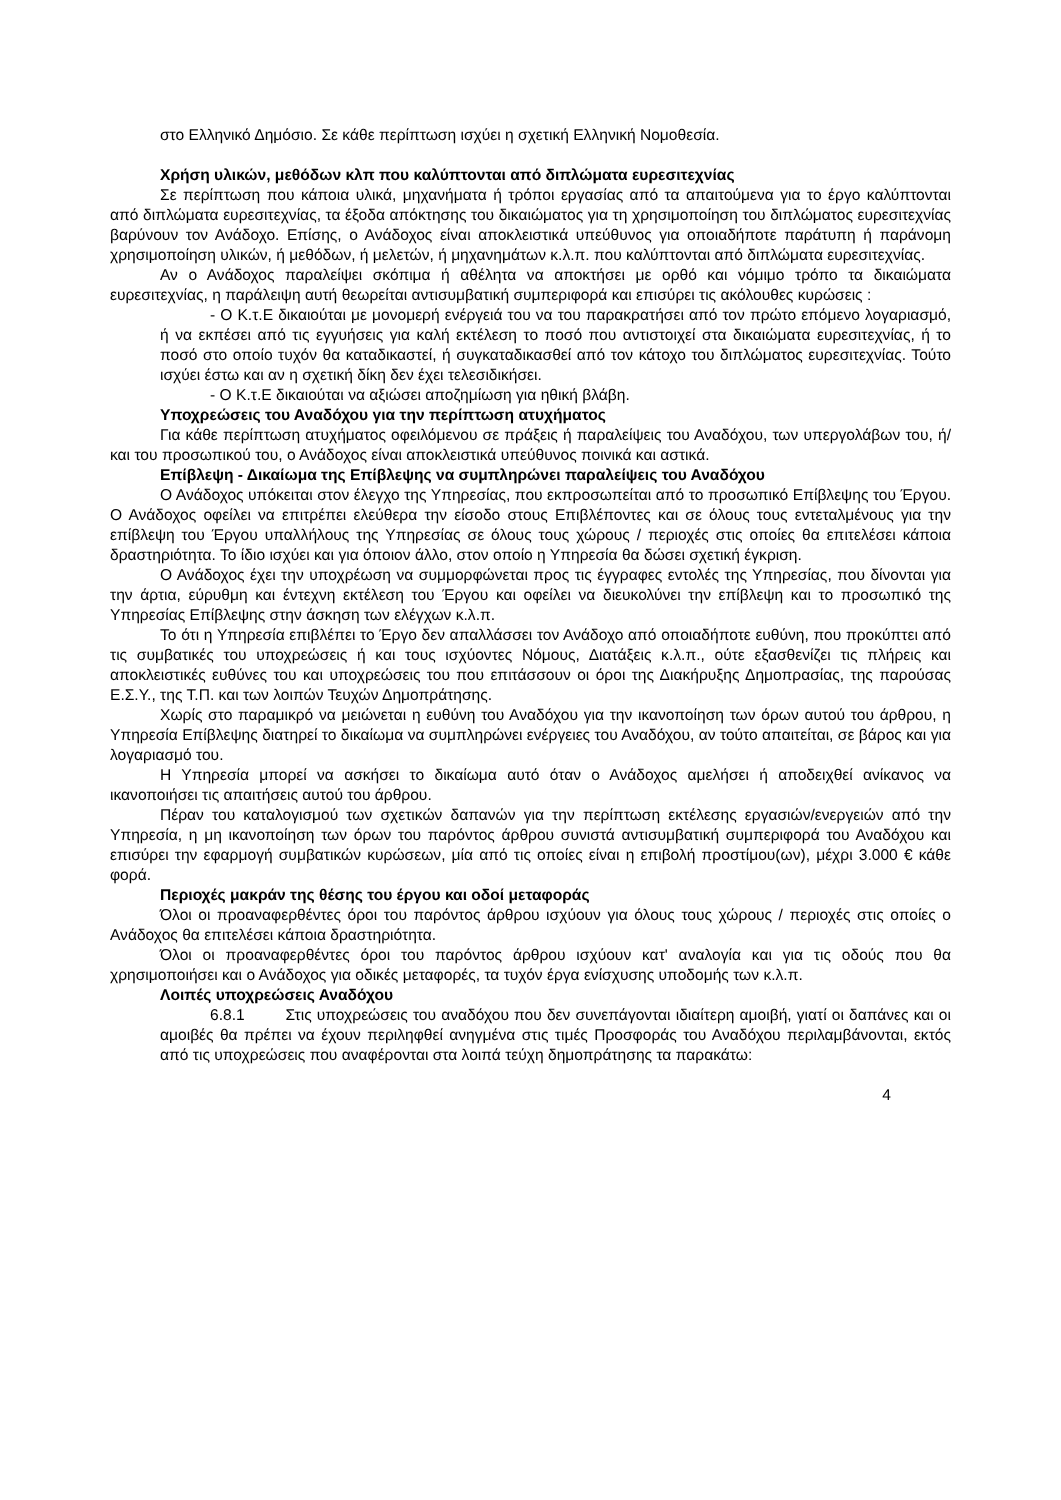στο Ελληνικό Δημόσιο. Σε κάθε περίπτωση ισχύει η σχετική Ελληνική Νομοθεσία.
Χρήση υλικών, μεθόδων κλπ που καλύπτονται από διπλώματα ευρεσιτεχνίας
Σε περίπτωση που κάποια υλικά, μηχανήματα ή τρόποι εργασίας από τα απαιτούμενα για το έργο καλύπτονται από διπλώματα ευρεσιτεχνίας, τα έξοδα απόκτησης του δικαιώματος για τη χρησιμοποίηση του διπλώματος ευρεσιτεχνίας βαρύνουν τον Ανάδοχο. Επίσης, ο Ανάδοχος είναι αποκλειστικά υπεύθυνος για οποιαδήποτε παράτυπη ή παράνομη χρησιμοποίηση υλικών, ή μεθόδων, ή μελετών, ή μηχανημάτων κ.λ.π. που καλύπτονται από διπλώματα ευρεσιτεχνίας.
Αν ο Ανάδοχος παραλείψει σκόπιμα ή αθέλητα να αποκτήσει με ορθό και νόμιμο τρόπο τα δικαιώματα ευρεσιτεχνίας, η παράλειψη αυτή θεωρείται αντισυμβατική συμπεριφορά και επισύρει τις ακόλουθες κυρώσεις :
- Ο Κ.τ.Ε δικαιούται με μονομερή ενέργειά του να του παρακρατήσει από τον πρώτο επόμενο λογαριασμό, ή να εκπέσει από τις εγγυήσεις για καλή εκτέλεση το ποσό που αντιστοιχεί στα δικαιώματα ευρεσιτεχνίας, ή το ποσό στο οποίο τυχόν θα καταδικαστεί, ή συγκαταδικασθεί από τον κάτοχο του διπλώματος ευρεσιτεχνίας. Τούτο ισχύει έστω και αν η σχετική δίκη δεν έχει τελεσιδικήσει.
- Ο Κ.τ.Ε δικαιούται να αξιώσει αποζημίωση για ηθική βλάβη.
Υποχρεώσεις του Αναδόχου για την περίπτωση ατυχήματος
Για κάθε περίπτωση ατυχήματος οφειλόμενου σε πράξεις ή παραλείψεις του Αναδόχου, των υπεργολάβων του, ή/και του προσωπικού του, ο Ανάδοχος είναι αποκλειστικά υπεύθυνος ποινικά και αστικά.
Επίβλεψη - Δικαίωμα της Επίβλεψης να συμπληρώνει παραλείψεις του Αναδόχου
Ο Ανάδοχος υπόκειται στον έλεγχο της Υπηρεσίας, που εκπροσωπείται από το προσωπικό Επίβλεψης του Έργου. Ο Ανάδοχος οφείλει να επιτρέπει ελεύθερα την είσοδο στους Επιβλέποντες και σε όλους τους εντεταλμένους για την επίβλεψη του Έργου υπαλλήλους της Υπηρεσίας σε όλους τους χώρους / περιοχές στις οποίες θα επιτελέσει κάποια δραστηριότητα. Το ίδιο ισχύει και για όποιον άλλο, στον οποίο η Υπηρεσία θα δώσει σχετική έγκριση.
Ο Ανάδοχος έχει την υποχρέωση να συμμορφώνεται προς τις έγγραφες εντολές της Υπηρεσίας, που δίνονται για την άρτια, εύρυθμη και έντεχνη εκτέλεση του Έργου και οφείλει να διευκολύνει την επίβλεψη και το προσωπικό της Υπηρεσίας Επίβλεψης στην άσκηση των ελέγχων κ.λ.π.
Το ότι η Υπηρεσία επιβλέπει το Έργο δεν απαλλάσσει τον Ανάδοχο από οποιαδήποτε ευθύνη, που προκύπτει από τις συμβατικές του υποχρεώσεις ή και τους ισχύοντες Νόμους, Διατάξεις κ.λ.π., ούτε εξασθενίζει τις πλήρεις και αποκλειστικές ευθύνες του και υποχρεώσεις του που επιτάσσουν οι όροι της Διακήρυξης Δημοπρασίας, της παρούσας Ε.Σ.Υ., της Τ.Π. και των λοιπών Τευχών Δημοπράτησης.
Χωρίς στο παραμικρό να μειώνεται η ευθύνη του Αναδόχου για την ικανοποίηση των όρων αυτού του άρθρου, η Υπηρεσία Επίβλεψης διατηρεί το δικαίωμα να συμπληρώνει ενέργειες του Αναδόχου, αν τούτο απαιτείται, σε βάρος και για λογαριασμό του.
Η Υπηρεσία μπορεί να ασκήσει το δικαίωμα αυτό όταν ο Ανάδοχος αμελήσει ή αποδειχθεί ανίκανος να ικανοποιήσει τις απαιτήσεις αυτού του άρθρου.
Πέραν του καταλογισμού των σχετικών δαπανών για την περίπτωση εκτέλεσης εργασιών/ενεργειών από την Υπηρεσία, η μη ικανοποίηση των όρων του παρόντος άρθρου συνιστά αντισυμβατική συμπεριφορά του Αναδόχου και επισύρει την εφαρμογή συμβατικών κυρώσεων, μία από τις οποίες είναι η επιβολή προστίμου(ων), μέχρι 3.000 € κάθε φορά.
Περιοχές μακράν της θέσης του έργου και οδοί μεταφοράς
Όλοι οι προαναφερθέντες όροι του παρόντος άρθρου ισχύουν για όλους τους χώρους / περιοχές στις οποίες ο Ανάδοχος θα επιτελέσει κάποια δραστηριότητα.
Όλοι οι προαναφερθέντες όροι του παρόντος άρθρου ισχύουν κατ' αναλογία και για τις οδούς που θα χρησιμοποιήσει και ο Ανάδοχος για οδικές μεταφορές, τα τυχόν έργα ενίσχυσης υποδομής των κ.λ.π.
Λοιπές υποχρεώσεις Αναδόχου
6.8.1 Στις υποχρεώσεις του αναδόχου που δεν συνεπάγονται ιδιαίτερη αμοιβή, γιατί οι δαπάνες και οι αμοιβές θα πρέπει να έχουν περιληφθεί ανηγμένα στις τιμές Προσφοράς του Αναδόχου περιλαμβάνονται, εκτός από τις υποχρεώσεις που αναφέρονται στα λοιπά τεύχη δημοπράτησης τα παρακάτω:
4